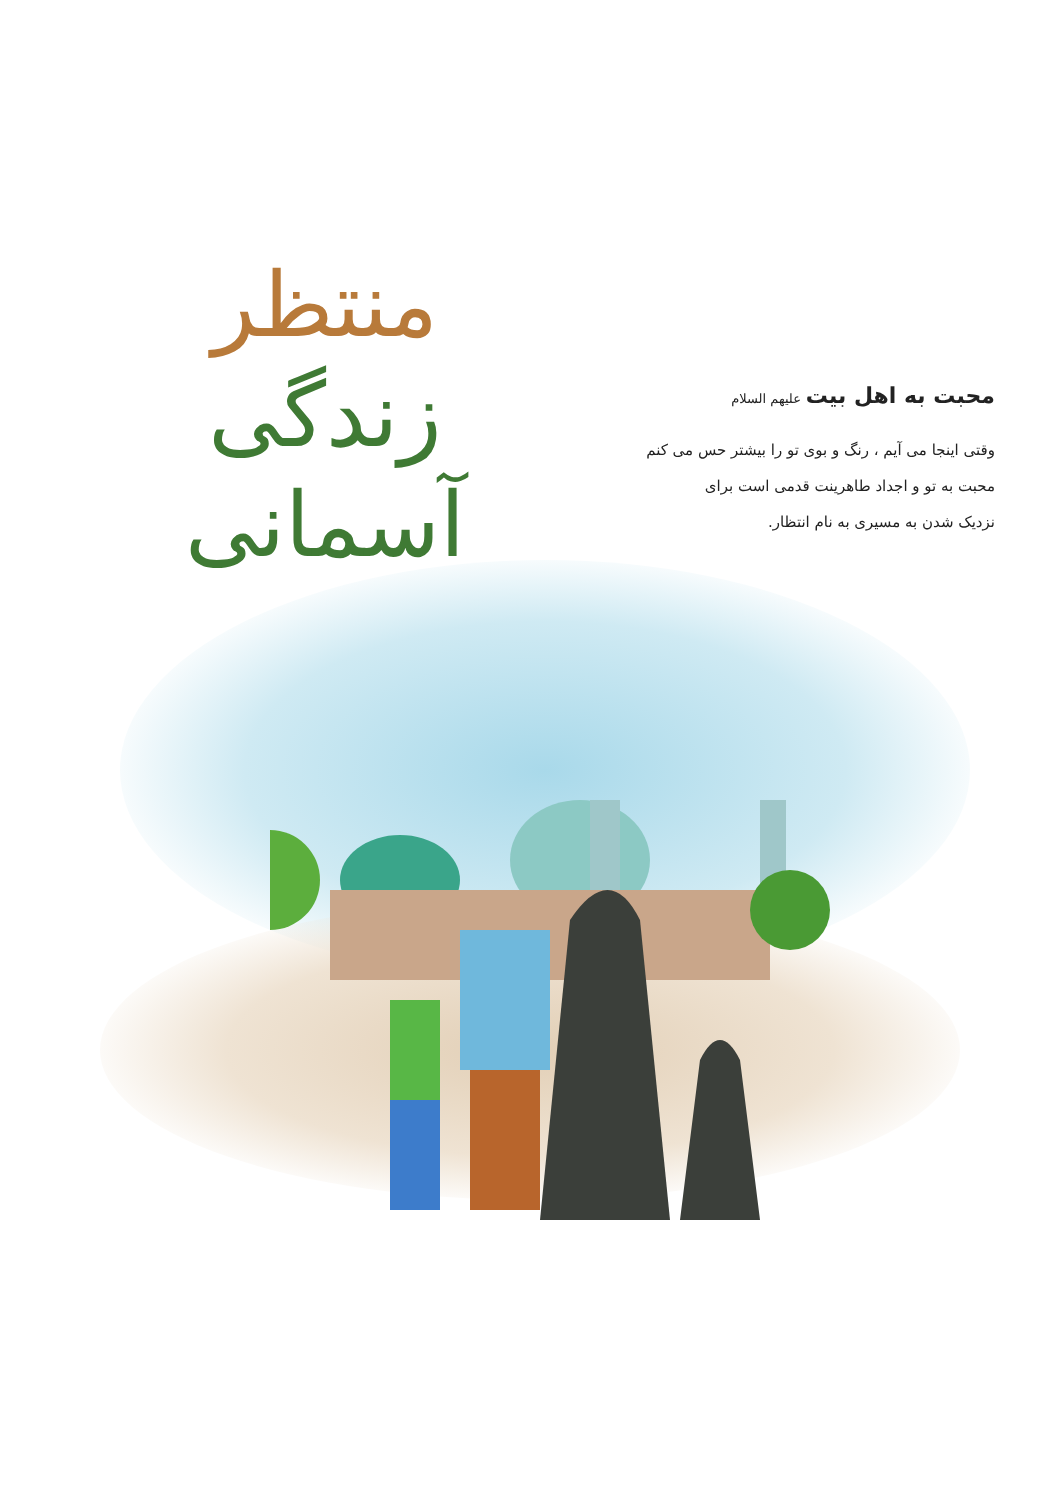منتظر
زندگی آسمانی
محبت به اهل بیت
علیهم السلام
وقتی اینجا می آیم ، رنگ و بوی تو را بیشتر حس می کنم
محبت به تو و اجداد طاهرینت قدمی است برای
نزدیک شدن به مسیری به نام انتظار.